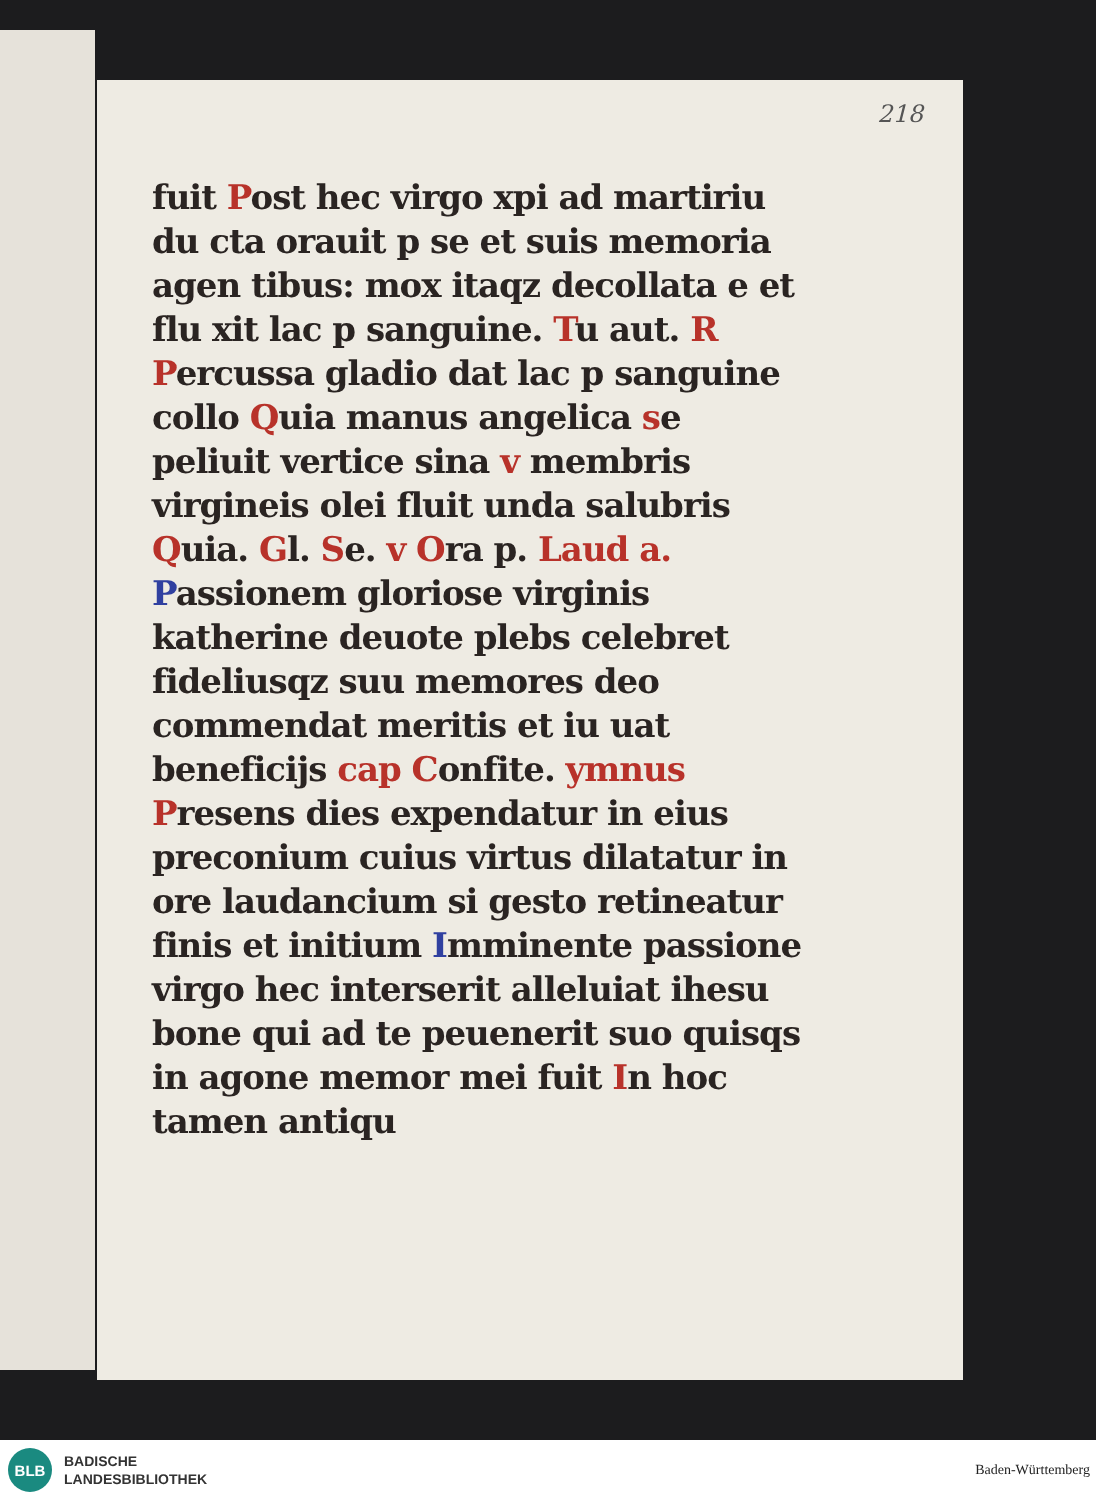218
fuit Post hec virgo xpi ad martiriu du cta orauit p se et suis memoria agen tibus: mox itaqz decollata e et flu xit lac p sanguine. Tu aut. R
Percussa gladio dat lac p sanguine collo Quia manus angelica se peliuit vertice sina v membris virgineis olei fluit unda salubris Quia. Gl. Se. v Ora p. Laud a.
Passionem gloriose virginis katherine deuote plebs celebret fideliusqz suu memores deo commendat meritis et iu uat beneficijs cap Confite. ymnus
Presens dies expendatur in eius preconium cuius virtus dilatatur in ore laudancium si gesto retineatur finis et initium Imminente passione virgo hec interserit alleluiat ihesu bone qui ad te peuenerit suo quisqs in agone memor mei fuit In hoc tamen antiqu
BLB
BADISCHE
LANDESBIBLIOTHEK
Baden-Württemberg